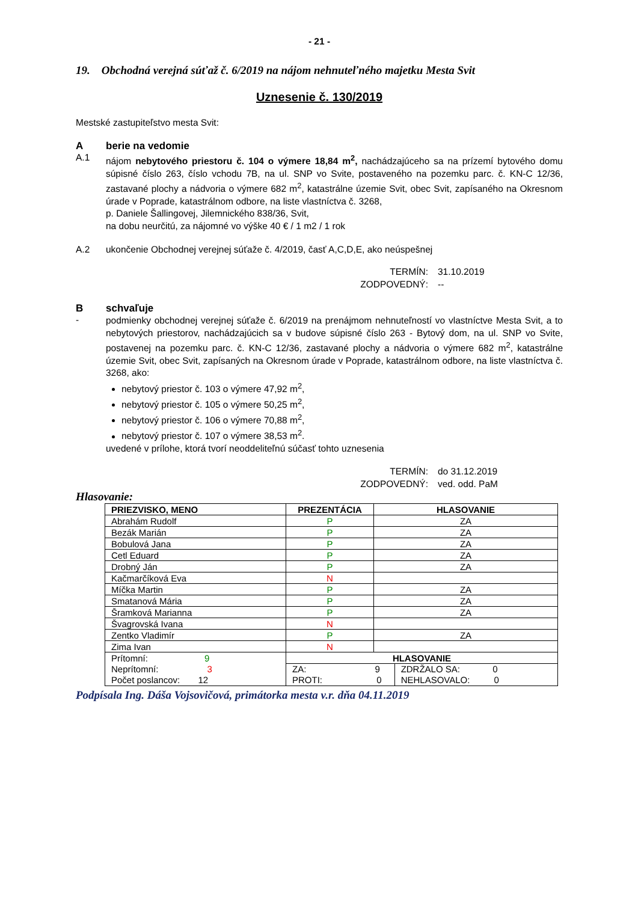- 21 -
19. Obchodná verejná súťaž č. 6/2019 na nájom nehnuteľného majetku Mesta Svit
Uznesenie č. 130/2019
Mestské zastupiteľstvo mesta Svit:
Aberie na vedomie
A.1
nájom nebytového priestoru č. 104 o výmere 18,84 m<sup>2</sup>, nachádzajúceho sa na prízemí bytového domu súpisné číslo 263, číslo vchodu 7B, na ul. SNP vo Svite, postaveného na pozemku parc. č. KN-C 12/36, zastavané plochy a nádvoria o výmere 682 m<sup>2</sup>, katastrálne územie Svit, obec Svit, zapísaného na Okresnom úrade v Poprade, katastrálnom odbore, na liste vlastníctva č. 3268,
p. Daniele Šallingovej, Jilemnického 838/36, Svit,
na dobu neurčitú, za nájomné vo výške 40 € / 1 m2 / 1 rok
A.2 ukončenie Obchodnej verejnej súťaže č. 4/2019, časť A,C,D,E, ako neúspešnej
TERMÍN: 31.10.2019 ZODPOVEDNÝ: --
Bschvaľuje
-
podmienky obchodnej verejnej súťaže č. 6/2019 na prenájmom nehnuteľností vo vlastníctve Mesta Svit, a to nebytových priestorov, nachádzajúcich sa v budove súpisné číslo 263 - Bytový dom, na ul. SNP vo Svite, postavenej na pozemku parc. č. KN-C 12/36, zastavané plochy a nádvoria o výmere 682 m<sup>2</sup>, katastrálne územie Svit, obec Svit, zapísaných na Okresnom úrade v Poprade, katastrálnom odbore, na liste vlastníctva č. 3268, ako:
nebytový priestor č. 103 o výmere 47,92 m<sup>2</sup>,
nebytový priestor č. 105 o výmere 50,25 m<sup>2</sup>,
nebytový priestor č. 106 o výmere 70,88 m<sup>2</sup>,
nebytový priestor č. 107 o výmere 38,53 m<sup>2</sup>.
uvedené v prílohe, ktorá tvorí neoddeliteľnú súčasť tohto uznesenia
TERMÍN: do 31.12.2019 ZODPOVEDNÝ: ved. odd. PaM
Hlasovanie:
| PRIEZVISKO, MENO | PREZENTÁCIA | HLASOVANIE | |
| --- | --- | --- | --- |
| Abrahám Rudolf | P | ZA | |
| Bezák Marián | P | ZA | |
| Bobulová Jana | P | ZA | |
| Cetl Eduard | P | ZA | |
| Drobný Ján | P | ZA | |
| Kačmarčíková Eva | N | | |
| Míčka Martin | P | ZA | |
| Smatanová Mária | P | ZA | |
| Šramková Marianna | P | ZA | |
| Švagrovská Ivana | N | | |
| Zentko Vladimír | P | ZA | |
| Zima Ivan | N | | |
| Prítomní: 9 Neprítomní: 3 Počet poslancov: 12 | HLASOVANIE | | |
| | ZA: 9 PROTI: 0 | | ZDRŽALO SA: 0 NEHLASOVALO: 0 |
Podpísala Ing. Dáša Vojsovičová, primátorka mesta v.r. dňa 04.11.2019